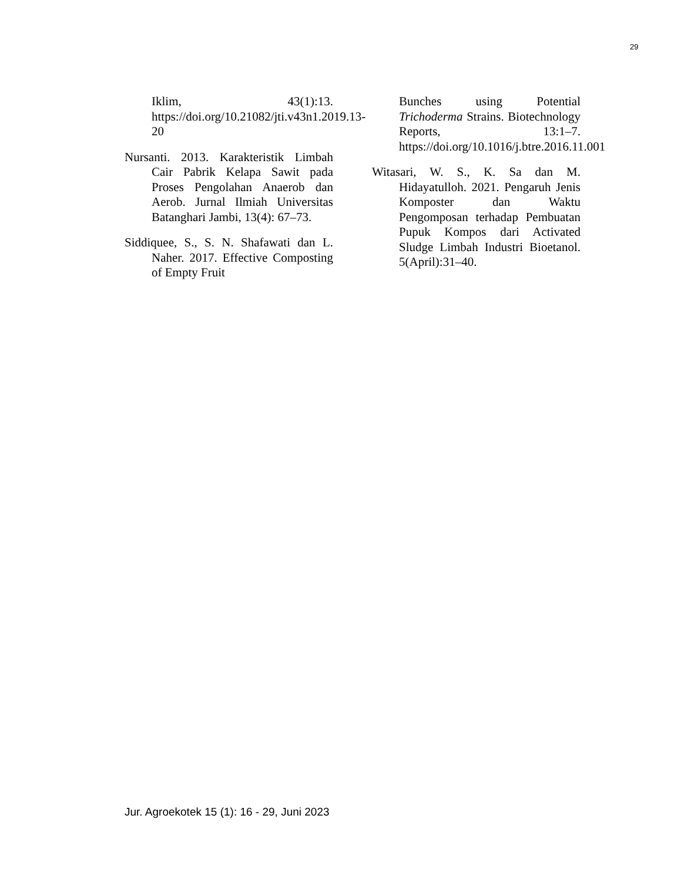29
Iklim, 43(1):13. https://doi.org/10.21082/jti.v43n1.2019.13-20
Nursanti. 2013. Karakteristik Limbah Cair Pabrik Kelapa Sawit pada Proses Pengolahan Anaerob dan Aerob. Jurnal Ilmiah Universitas Batanghari Jambi, 13(4): 67–73.
Siddiquee, S., S. N. Shafawati dan L. Naher. 2017. Effective Composting of Empty Fruit
Bunches using Potential Trichoderma Strains. Biotechnology Reports, 13:1–7. https://doi.org/10.1016/j.btre.2016.11.001
Witasari, W. S., K. Sa dan M. Hidayatulloh. 2021. Pengaruh Jenis Komposter dan Waktu Pengomposan terhadap Pembuatan Pupuk Kompos dari Activated Sludge Limbah Industri Bioetanol. 5(April):31–40.
Jur. Agroekotek 15 (1): 16 - 29, Juni 2023